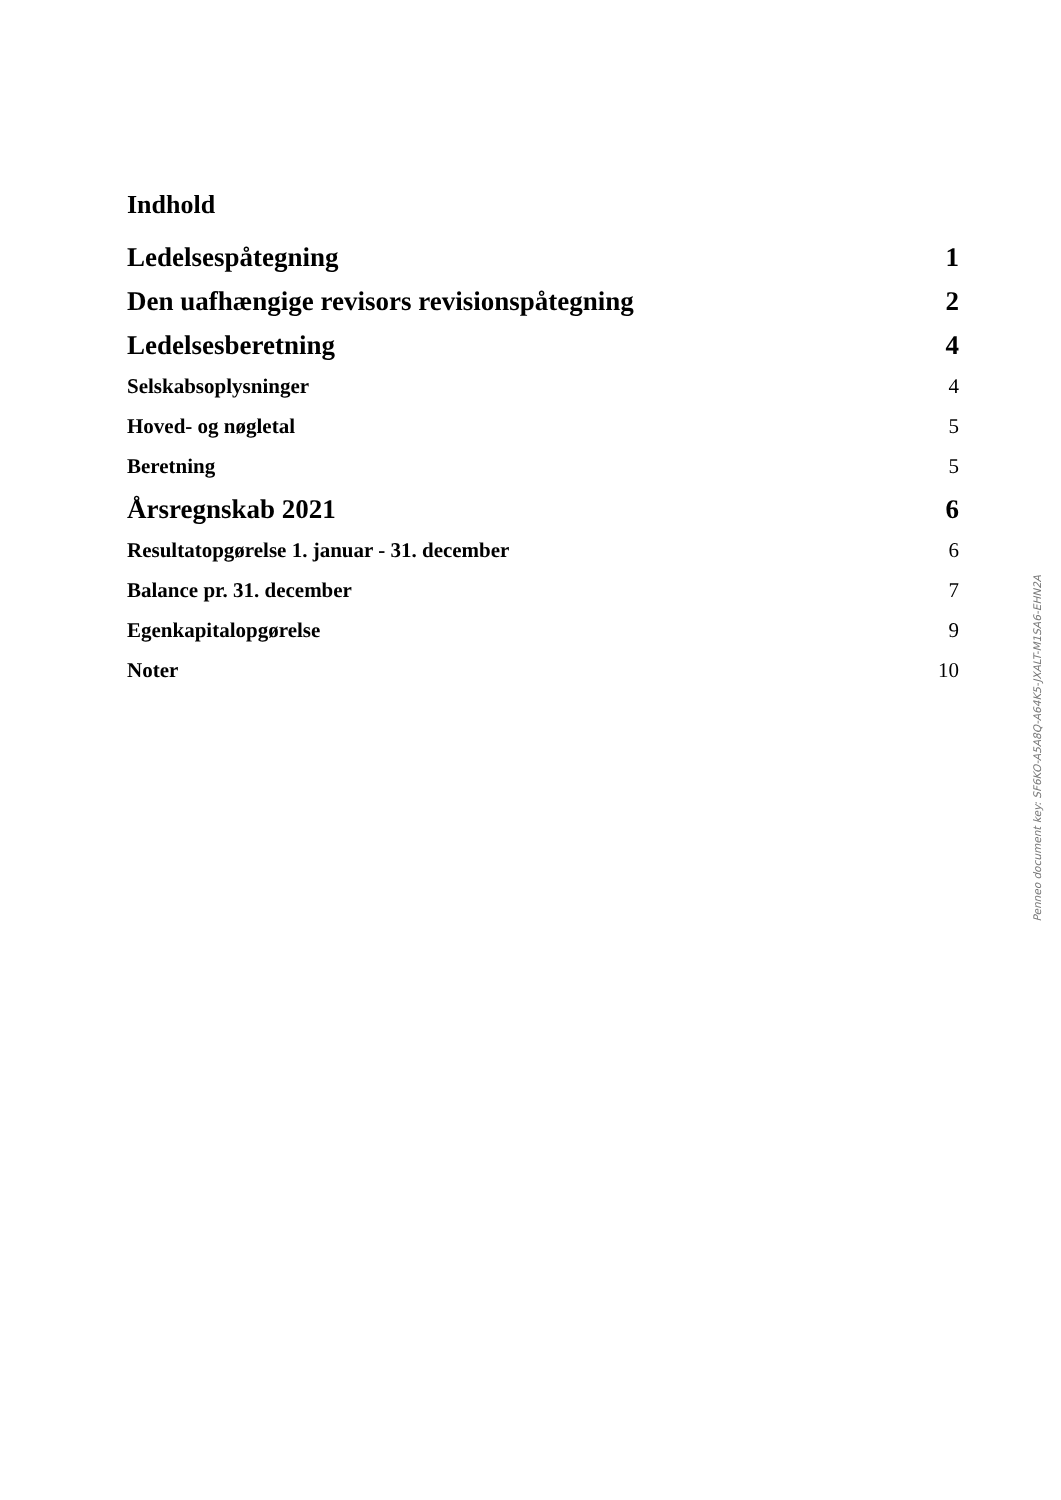Indhold
| Ledelsespåtegning | 1 |
| Den uafhængige revisors revisionspåtegning | 2 |
| Ledelsesberetning | 4 |
| Selskabsoplysninger | 4 |
| Hoved- og nøgletal | 5 |
| Beretning | 5 |
| Årsregnskab 2021 | 6 |
| Resultatopgørelse 1. januar - 31. december | 6 |
| Balance pr. 31. december | 7 |
| Egenkapitalopgørelse | 9 |
| Noter | 10 |
Penneo document key: SF6KO-A5A8Q-A64K5-JXALT-M1SA6-EHN2A